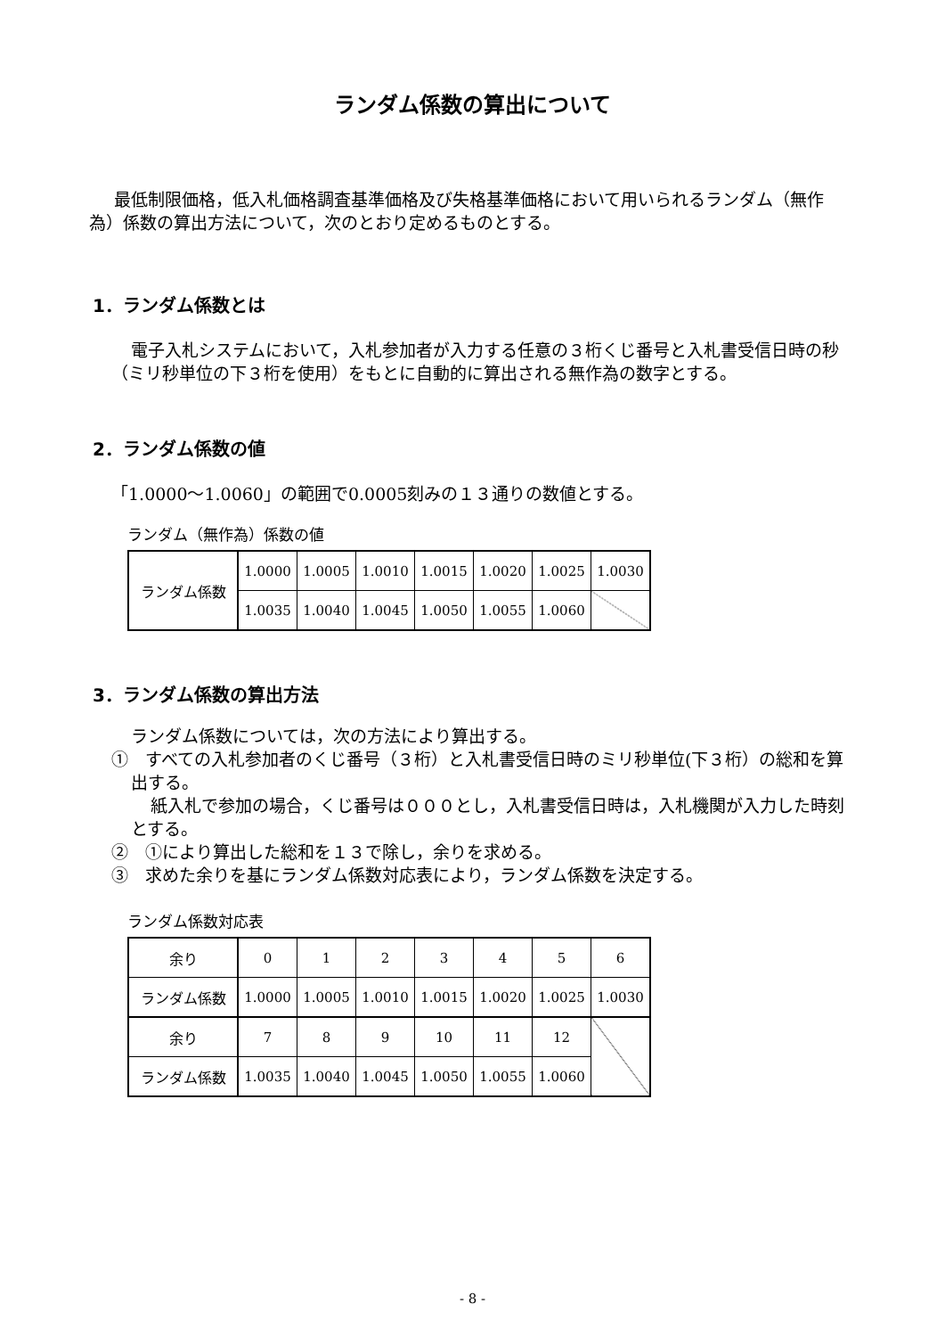ランダム係数の算出について
最低制限価格，低入札価格調査基準価格及び失格基準価格において用いられるランダム（無作為）係数の算出方法について，次のとおり定めるものとする。
1．ランダム係数とは
電子入札システムにおいて，入札参加者が入力する任意の３桁くじ番号と入札書受信日時の秒（ミリ秒単位の下３桁を使用）をもとに自動的に算出される無作為の数字とする。
2．ランダム係数の値
「1.0000～1.0060」の範囲で0.0005刻みの１３通りの数値とする。
ランダム（無作為）係数の値
| ランダム係数 | 1.0000 | 1.0005 | 1.0010 | 1.0015 | 1.0020 | 1.0025 | 1.0030 |
| | 1.0035 | 1.0040 | 1.0045 | 1.0050 | 1.0055 | 1.0060 | |
3．ランダム係数の算出方法
ランダム係数については，次の方法により算出する。
①　すべての入札参加者のくじ番号（３桁）と入札書受信日時のミリ秒単位(下３桁）の総和を算出する。
紙入札で参加の場合，くじ番号は０００とし，入札書受信日時は，入札機関が入力した時刻とする。
②　①により算出した総和を１３で除し，余りを求める。
③　求めた余りを基にランダム係数対応表により，ランダム係数を決定する。
ランダム係数対応表
| 余り | 0 | 1 | 2 | 3 | 4 | 5 | 6 |
| ランダム係数 | 1.0000 | 1.0005 | 1.0010 | 1.0015 | 1.0020 | 1.0025 | 1.0030 |
| 余り | 7 | 8 | 9 | 10 | 11 | 12 | |
| ランダム係数 | 1.0035 | 1.0040 | 1.0045 | 1.0050 | 1.0055 | 1.0060 | |
- 8 -